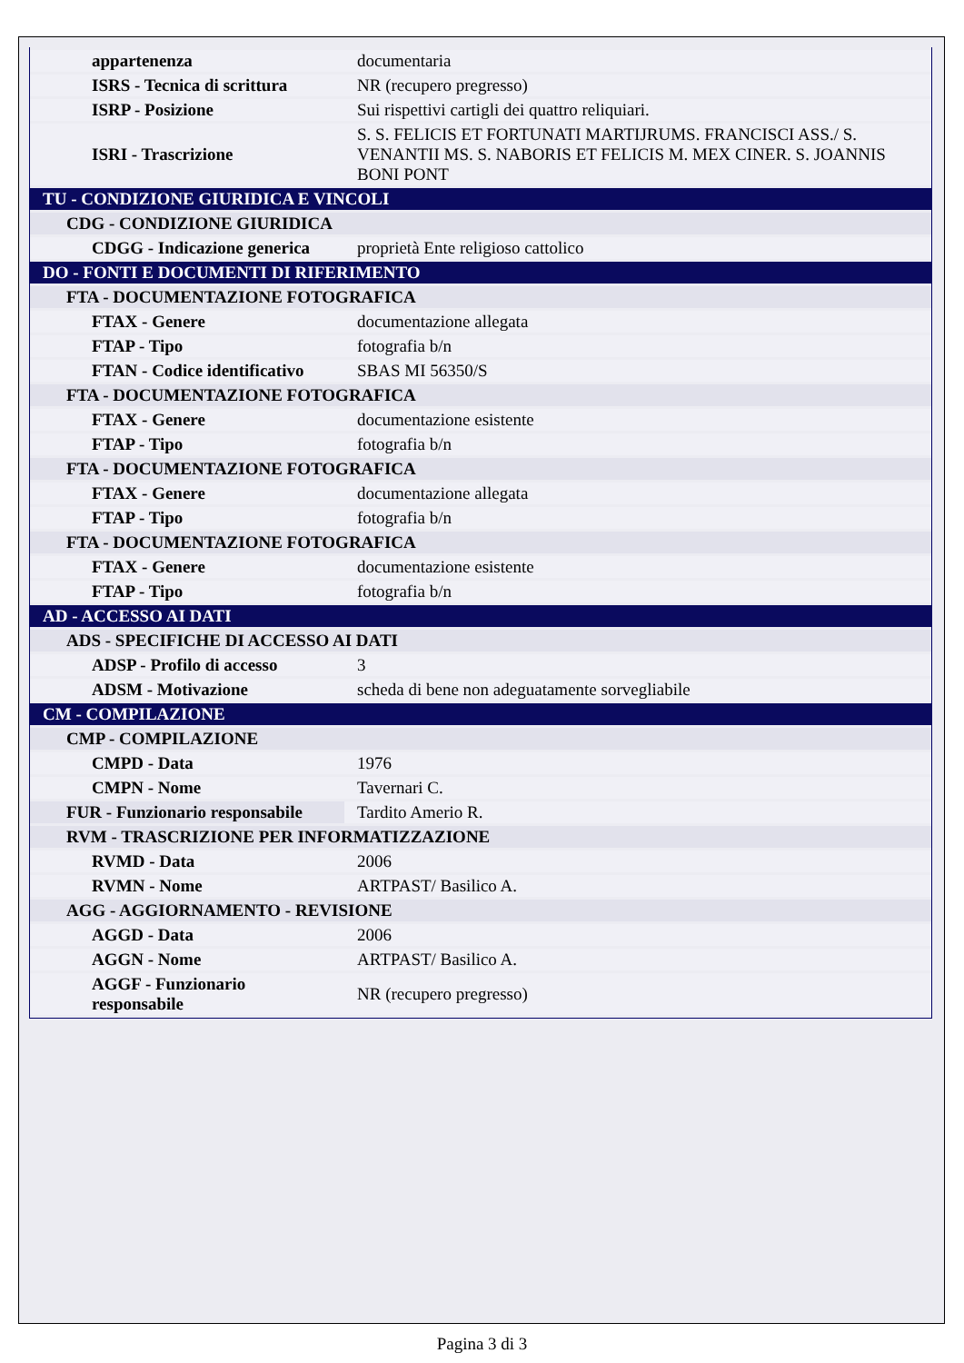| appartenenza | documentaria |
| ISRS - Tecnica di scrittura | NR (recupero pregresso) |
| ISRP - Posizione | Sui rispettivi cartigli dei quattro reliquiari. |
| ISRI - Trascrizione | S. S. FELICIS ET FORTUNATI MARTIJRUMS. FRANCISCI ASS./ S. VENANTII MS. S. NABORIS ET FELICIS M. MEX CINER. S. JOANNIS BONI PONT |
| TU - CONDIZIONE GIURIDICA E VINCOLI | |
| CDG - CONDIZIONE GIURIDICA | |
| CDGG - Indicazione generica | proprietà Ente religioso cattolico |
| DO - FONTI E DOCUMENTI DI RIFERIMENTO | |
| FTA - DOCUMENTAZIONE FOTOGRAFICA | |
| FTAX - Genere | documentazione allegata |
| FTAP - Tipo | fotografia b/n |
| FTAN - Codice identificativo | SBAS MI 56350/S |
| FTA - DOCUMENTAZIONE FOTOGRAFICA | |
| FTAX - Genere | documentazione esistente |
| FTAP - Tipo | fotografia b/n |
| FTA - DOCUMENTAZIONE FOTOGRAFICA | |
| FTAX - Genere | documentazione allegata |
| FTAP - Tipo | fotografia b/n |
| FTA - DOCUMENTAZIONE FOTOGRAFICA | |
| FTAX - Genere | documentazione esistente |
| FTAP - Tipo | fotografia b/n |
| AD - ACCESSO AI DATI | |
| ADS - SPECIFICHE DI ACCESSO AI DATI | |
| ADSP - Profilo di accesso | 3 |
| ADSM - Motivazione | scheda di bene non adeguatamente sorvegliabile |
| CM - COMPILAZIONE | |
| CMP - COMPILAZIONE | |
| CMPD - Data | 1976 |
| CMPN - Nome | Tavernari C. |
| FUR - Funzionario responsabile | Tardito Amerio R. |
| RVM - TRASCRIZIONE PER INFORMATIZZAZIONE | |
| RVMD - Data | 2006 |
| RVMN - Nome | ARTPAST/ Basilico A. |
| AGG - AGGIORNAMENTO - REVISIONE | |
| AGGD - Data | 2006 |
| AGGN - Nome | ARTPAST/ Basilico A. |
| AGGF - Funzionario responsabile | NR (recupero pregresso) |
Pagina 3 di 3